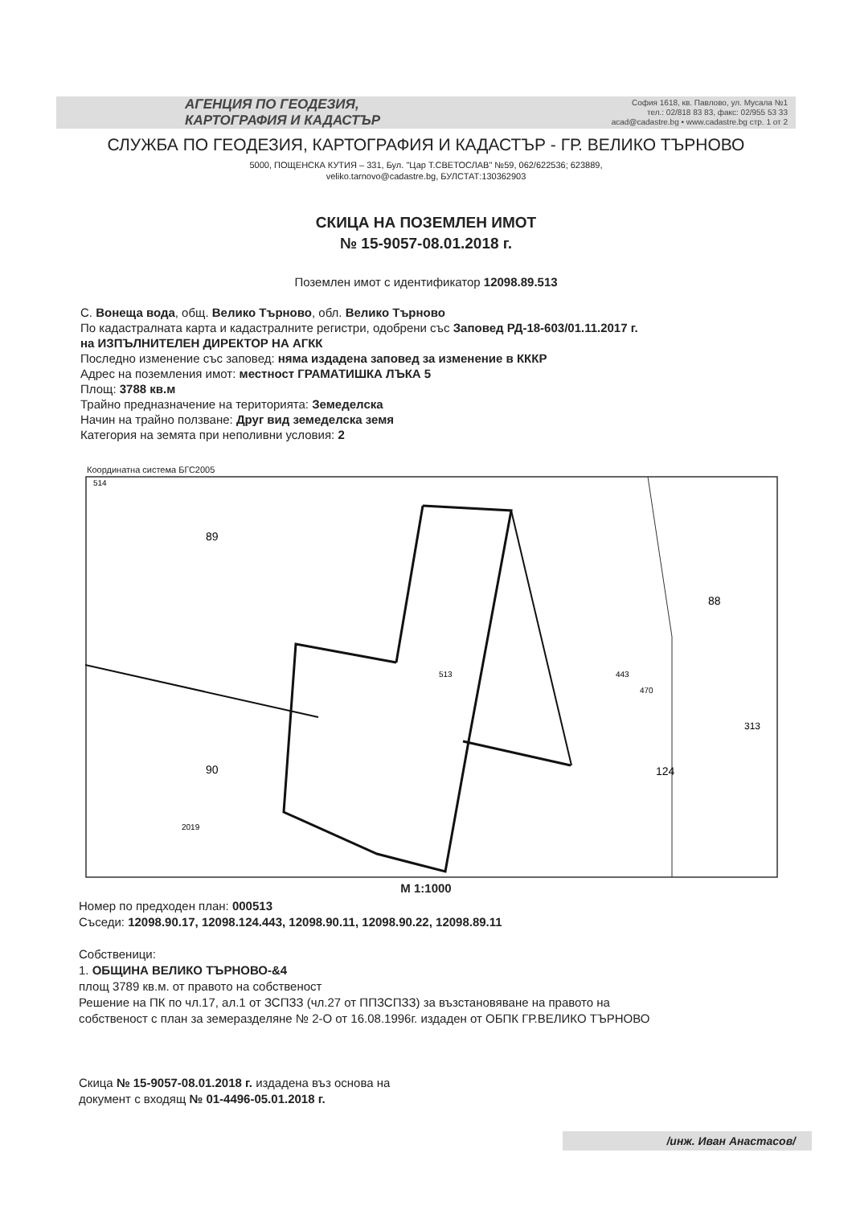АГЕНЦИЯ ПО ГЕОДЕЗИЯ,
КАРТОГРАФИЯ И КАДАСТЪР
София 1618, кв. Павлово, ул. Мусала №1
тел.: 02/818 83 83, факс: 02/955 53 33
acad@cadastre.bg • www.cadastre.bg стр. 1 от 2
СЛУЖБА ПО ГЕОДЕЗИЯ, КАРТОГРАФИЯ И КАДАСТЪР - ГР. ВЕЛИКО ТЪРНОВО
5000, ПОЩЕНСКА КУТИЯ – 331, Бул. "Цар Т.СВЕТОСЛАВ" №59, 062/622536; 623889,
veliko.tarnovo@cadastre.bg, БУЛСТАТ:130362903
СКИЦА НА ПОЗЕМЛЕН ИМОТ
№ 15-9057-08.01.2018 г.
Поземлен имот с идентификатор 12098.89.513
С. Вонеща вода, общ. Велико Търново, обл. Велико Търново
По кадастралната карта и кадастралните регистри, одобрени със Заповед РД-18-603/01.11.2017 г.
на ИЗПЪЛНИТЕЛЕН ДИРЕКТОР НА АГКК
Последно изменение със заповед: няма издадена заповед за изменение в КККР
Адрес на поземления имот: местност ГРАМАТИШКА ЛЪКА 5
Площ: 3788 кв.м
Трайно предназначение на територията: Земеделска
Начин на трайно ползване: Друг вид земеделска земя
Категория на земята при неполивни условия: 2
Координатна система БГС2005
514
89
513
88
90
124
313
443
470
2019
М 1:1000
Номер по предходен план: 000513
Съседи: 12098.90.17, 12098.124.443, 12098.90.11, 12098.90.22, 12098.89.11
Собственици:
1. ОБЩИНА ВЕЛИКО ТЪРНОВО-&4
площ 3789 кв.м. от правото на собственост
Решение на ПК по чл.17, ал.1 от ЗСПЗЗ (чл.27 от ППЗСПЗЗ) за възстановяване на правото на
собственост с план за земеразделяне № 2-О от 16.08.1996г. издаден от ОБПК ГР.ВЕЛИКО ТЪРНОВО
Скица № 15-9057-08.01.2018 г. издадена въз основа на
документ с входящ № 01-4496-05.01.2018 г.
/инж. Иван Анастасов/